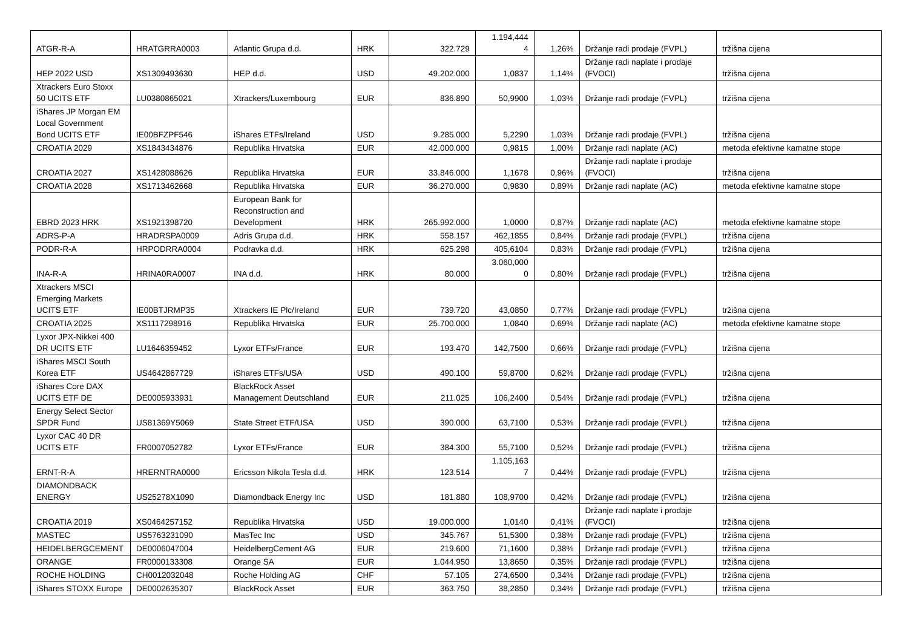| ATGR-R-A | HRATGRRA0003 | Atlantic Grupa d.d. | HRK | 322.729 | 1.194,444 4 | 1,26% | Držanje radi prodaje (FVPL) | tržišna cijena |
| HEP 2022 USD | XS1309493630 | HEP d.d. | USD | 49.202.000 | 1,0837 | 1,14% | Držanje radi naplate i prodaje (FVOCI) | tržišna cijena |
| Xtrackers Euro Stoxx 50 UCITS ETF | LU0380865021 | Xtrackers/Luxembourg | EUR | 836.890 | 50,9900 | 1,03% | Držanje radi prodaje (FVPL) | tržišna cijena |
| iShares JP Morgan EM Local Government Bond UCITS ETF | IE00BFZPF546 | iShares ETFs/Ireland | USD | 9.285.000 | 5,2290 | 1,03% | Držanje radi prodaje (FVPL) | tržišna cijena |
| CROATIA 2029 | XS1843434876 | Republika Hrvatska | EUR | 42.000.000 | 0,9815 | 1,00% | Držanje radi naplate (AC) | metoda efektivne kamatne stope |
| CROATIA 2027 | XS1428088626 | Republika Hrvatska | EUR | 33.846.000 | 1,1678 | 0,96% | Držanje radi naplate i prodaje (FVOCI) | tržišna cijena |
| CROATIA 2028 | XS1713462668 | Republika Hrvatska | EUR | 36.270.000 | 0,9830 | 0,89% | Držanje radi naplate (AC) | metoda efektivne kamatne stope |
| EBRD 2023 HRK | XS1921398720 | European Bank for Reconstruction and Development | HRK | 265.992.000 | 1,0000 | 0,87% | Držanje radi naplate (AC) | metoda efektivne kamatne stope |
| ADRS-P-A | HRADRSPA0009 | Adris Grupa d.d. | HRK | 558.157 | 462,1855 | 0,84% | Držanje radi prodaje (FVPL) | tržišna cijena |
| PODR-R-A | HRPODRRA0004 | Podravka d.d. | HRK | 625.298 | 405,6104 | 0,83% | Držanje radi prodaje (FVPL) | tržišna cijena |
| INA-R-A | HRINA0RA0007 | INA d.d. | HRK | 80.000 | 3.060,000 0 | 0,80% | Držanje radi prodaje (FVPL) | tržišna cijena |
| Xtrackers MSCI Emerging Markets UCITS ETF | IE00BTJRMP35 | Xtrackers IE Plc/Ireland | EUR | 739.720 | 43,0850 | 0,77% | Držanje radi prodaje (FVPL) | tržišna cijena |
| CROATIA 2025 | XS1117298916 | Republika Hrvatska | EUR | 25.700.000 | 1,0840 | 0,69% | Držanje radi naplate (AC) | metoda efektivne kamatne stope |
| Lyxor JPX-Nikkei 400 DR UCITS ETF | LU1646359452 | Lyxor ETFs/France | EUR | 193.470 | 142,7500 | 0,66% | Držanje radi prodaje (FVPL) | tržišna cijena |
| iShares MSCI South Korea ETF | US4642867729 | iShares ETFs/USA | USD | 490.100 | 59,8700 | 0,62% | Držanje radi prodaje (FVPL) | tržišna cijena |
| iShares Core DAX UCITS ETF DE | DE0005933931 | BlackRock Asset Management Deutschland | EUR | 211.025 | 106,2400 | 0,54% | Držanje radi prodaje (FVPL) | tržišna cijena |
| Energy Select Sector SPDR Fund | US81369Y5069 | State Street ETF/USA | USD | 390.000 | 63,7100 | 0,53% | Držanje radi prodaje (FVPL) | tržišna cijena |
| Lyxor CAC 40 DR UCITS ETF | FR0007052782 | Lyxor ETFs/France | EUR | 384.300 | 55,7100 | 0,52% | Držanje radi prodaje (FVPL) | tržišna cijena |
| ERNT-R-A | HRERNTRA0000 | Ericsson Nikola Tesla d.d. | HRK | 123.514 | 1.105,163 7 | 0,44% | Držanje radi prodaje (FVPL) | tržišna cijena |
| DIAMONDBACK ENERGY | US25278X1090 | Diamondback Energy Inc | USD | 181.880 | 108,9700 | 0,42% | Držanje radi prodaje (FVPL) | tržišna cijena |
| CROATIA 2019 | XS0464257152 | Republika Hrvatska | USD | 19.000.000 | 1,0140 | 0,41% | Držanje radi naplate i prodaje (FVOCI) | tržišna cijena |
| MASTEC | US5763231090 | MasTec Inc | USD | 345.767 | 51,5300 | 0,38% | Držanje radi prodaje (FVPL) | tržišna cijena |
| HEIDELBERGCEMENT | DE0006047004 | HeidelbergCement AG | EUR | 219.600 | 71,1600 | 0,38% | Držanje radi prodaje (FVPL) | tržišna cijena |
| ORANGE | FR0000133308 | Orange SA | EUR | 1.044.950 | 13,8650 | 0,35% | Držanje radi prodaje (FVPL) | tržišna cijena |
| ROCHE HOLDING | CH0012032048 | Roche Holding AG | CHF | 57.105 | 274,6500 | 0,34% | Držanje radi prodaje (FVPL) | tržišna cijena |
| iShares STOXX Europe | DE0002635307 | BlackRock Asset | EUR | 363.750 | 38,2850 | 0,34% | Držanje radi prodaje (FVPL) | tržišna cijena |